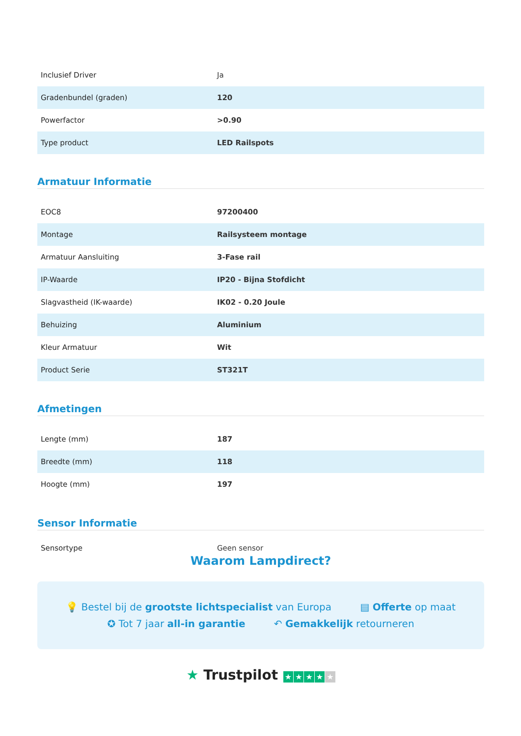| Inclusief Driver | Ja |
| Gradenbundel (graden) | 120 |
| Powerfactor | >0.90 |
| Type product | LED Railspots |
Armatuur Informatie
| EOC8 | 97200400 |
| Montage | Railsysteem montage |
| Armatuur Aansluiting | 3-Fase rail |
| IP-Waarde | IP20 - Bijna Stofdicht |
| Slagvastheid (IK-waarde) | IK02 - 0.20 Joule |
| Behuizing | Aluminium |
| Kleur Armatuur | Wit |
| Product Serie | ST321T |
Afmetingen
| Lengte (mm) | 187 |
| Breedte (mm) | 118 |
| Hoogte (mm) | 197 |
Sensor Informatie
| Sensortype | Geen sensor |
Waarom Lampdirect?
💡 Bestel bij de grootste lichtspecialist van Europa ▤ Offerte op maat
✪ Tot 7 jaar all-in garantie ↶ Gemakkelijk retourneren
★ Trustpilot ★ ★ ★ ★ ★